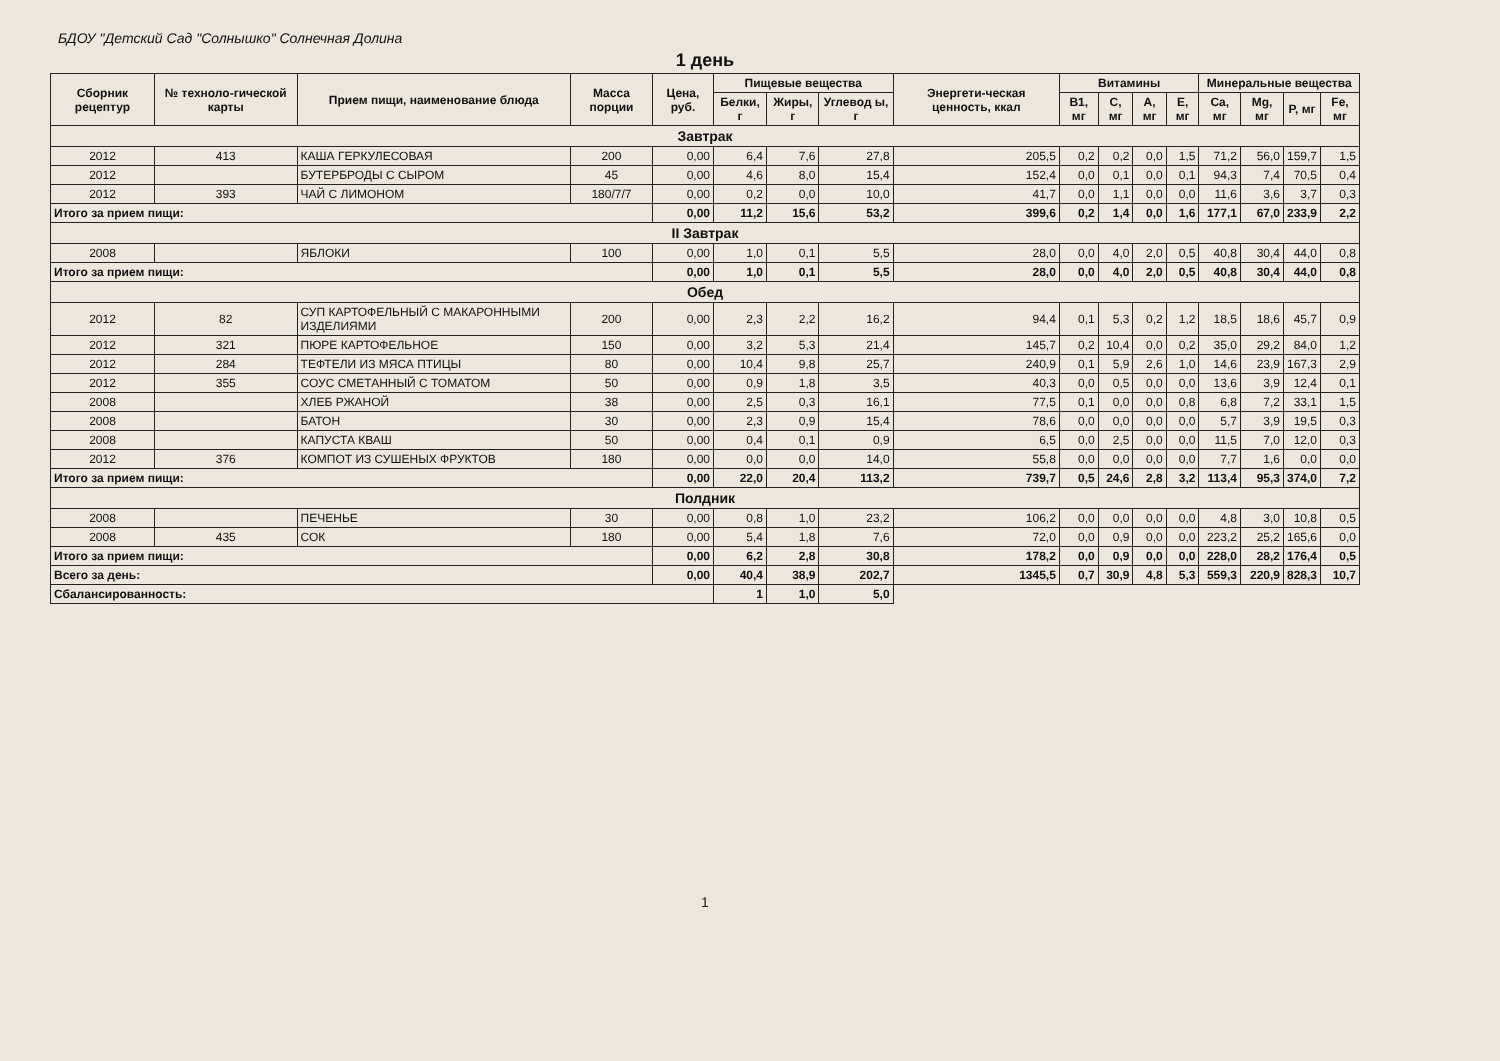БДОУ "Детский Сад "Солнышко" Солнечная Долина
1 день
| Сборник рецептур | № техноло-гической карты | Прием пищи, наименование блюда | Масса порции | Цена, руб. | Пищевые вещества | | | Энергети-ческая ценность, ккал | Витамины | | | | Минеральные вещества | | | |
| --- | --- | --- | --- | --- | --- | --- | --- | --- | --- | --- | --- | --- | --- | --- | --- | --- |
| | | | | | Белки, г | Жиры, г | Углевод ы, г | | B1, мг | C, мг | A, мг | E, мг | Ca, мг | Mg, мг | P, мг | Fe, мг |
| Завтрак | | | | | | | | | | | | | | | | |
| 2012 | 413 | КАША ГЕРКУЛЕСОВАЯ | 200 | 0,00 | 6,4 | 7,6 | 27,8 | 205,5 | 0,2 | 0,2 | 0,0 | 1,5 | 71,2 | 56,0 | 159,7 | 1,5 |
| 2012 | | БУТЕРБРОДЫ С СЫРОМ | 45 | 0,00 | 4,6 | 8,0 | 15,4 | 152,4 | 0,0 | 0,1 | 0,0 | 0,1 | 94,3 | 7,4 | 70,5 | 0,4 |
| 2012 | 393 | ЧАЙ С ЛИМОНОМ | 180/7/7 | 0,00 | 0,2 | 0,0 | 10,0 | 41,7 | 0,0 | 1,1 | 0,0 | 0,0 | 11,6 | 3,6 | 3,7 | 0,3 |
| Итого за прием пищи: | | | | 0,00 | 11,2 | 15,6 | 53,2 | 399,6 | 0,2 | 1,4 | 0,0 | 1,6 | 177,1 | 67,0 | 233,9 | 2,2 |
| II Завтрак | | | | | | | | | | | | | | | | |
| 2008 | | ЯБЛОКИ | 100 | 0,00 | 1,0 | 0,1 | 5,5 | 28,0 | 0,0 | 4,0 | 2,0 | 0,5 | 40,8 | 30,4 | 44,0 | 0,8 |
| Итого за прием пищи: | | | | 0,00 | 1,0 | 0,1 | 5,5 | 28,0 | 0,0 | 4,0 | 2,0 | 0,5 | 40,8 | 30,4 | 44,0 | 0,8 |
| Обед | | | | | | | | | | | | | | | | |
| 2012 | 82 | СУП КАРТОФЕЛЬНЫЙ С МАКАРОННЫМИ ИЗДЕЛИЯМИ | 200 | 0,00 | 2,3 | 2,2 | 16,2 | 94,4 | 0,1 | 5,3 | 0,2 | 1,2 | 18,5 | 18,6 | 45,7 | 0,9 |
| 2012 | 321 | ПЮРЕ КАРТОФЕЛЬНОЕ | 150 | 0,00 | 3,2 | 5,3 | 21,4 | 145,7 | 0,2 | 10,4 | 0,0 | 0,2 | 35,0 | 29,2 | 84,0 | 1,2 |
| 2012 | 284 | ТЕФТЕЛИ ИЗ МЯСА ПТИЦЫ | 80 | 0,00 | 10,4 | 9,8 | 25,7 | 240,9 | 0,1 | 5,9 | 2,6 | 1,0 | 14,6 | 23,9 | 167,3 | 2,9 |
| 2012 | 355 | СОУС СМЕТАННЫЙ С ТОМАТОМ | 50 | 0,00 | 0,9 | 1,8 | 3,5 | 40,3 | 0,0 | 0,5 | 0,0 | 0,0 | 13,6 | 3,9 | 12,4 | 0,1 |
| 2008 | | ХЛЕБ РЖАНОЙ | 38 | 0,00 | 2,5 | 0,3 | 16,1 | 77,5 | 0,1 | 0,0 | 0,0 | 0,8 | 6,8 | 7,2 | 33,1 | 1,5 |
| 2008 | | БАТОН | 30 | 0,00 | 2,3 | 0,9 | 15,4 | 78,6 | 0,0 | 0,0 | 0,0 | 0,0 | 5,7 | 3,9 | 19,5 | 0,3 |
| 2008 | | КАПУСТА КВАШ | 50 | 0,00 | 0,4 | 0,1 | 0,9 | 6,5 | 0,0 | 2,5 | 0,0 | 0,0 | 11,5 | 7,0 | 12,0 | 0,3 |
| 2012 | 376 | КОМПОТ ИЗ СУШЕНЫХ ФРУКТОВ | 180 | 0,00 | 0,0 | 0,0 | 14,0 | 55,8 | 0,0 | 0,0 | 0,0 | 0,0 | 7,7 | 1,6 | 0,0 | 0,0 |
| Итого за прием пищи: | | | | 0,00 | 22,0 | 20,4 | 113,2 | 739,7 | 0,5 | 24,6 | 2,8 | 3,2 | 113,4 | 95,3 | 374,0 | 7,2 |
| Полдник | | | | | | | | | | | | | | | | |
| 2008 | | ПЕЧЕНЬЕ | 30 | 0,00 | 0,8 | 1,0 | 23,2 | 106,2 | 0,0 | 0,0 | 0,0 | 0,0 | 4,8 | 3,0 | 10,8 | 0,5 |
| 2008 | 435 | СОК | 180 | 0,00 | 5,4 | 1,8 | 7,6 | 72,0 | 0,0 | 0,9 | 0,0 | 0,0 | 223,2 | 25,2 | 165,6 | 0,0 |
| Итого за прием пищи: | | | | 0,00 | 6,2 | 2,8 | 30,8 | 178,2 | 0,0 | 0,9 | 0,0 | 0,0 | 228,0 | 28,2 | 176,4 | 0,5 |
| Всего за день: | | | | 0,00 | 40,4 | 38,9 | 202,7 | 1345,5 | 0,7 | 30,9 | 4,8 | 5,3 | 559,3 | 220,9 | 828,3 | 10,7 |
| Сбалансированность: | | | | | 1 | 1,0 | 5,0 | | | | | | | | | |
1